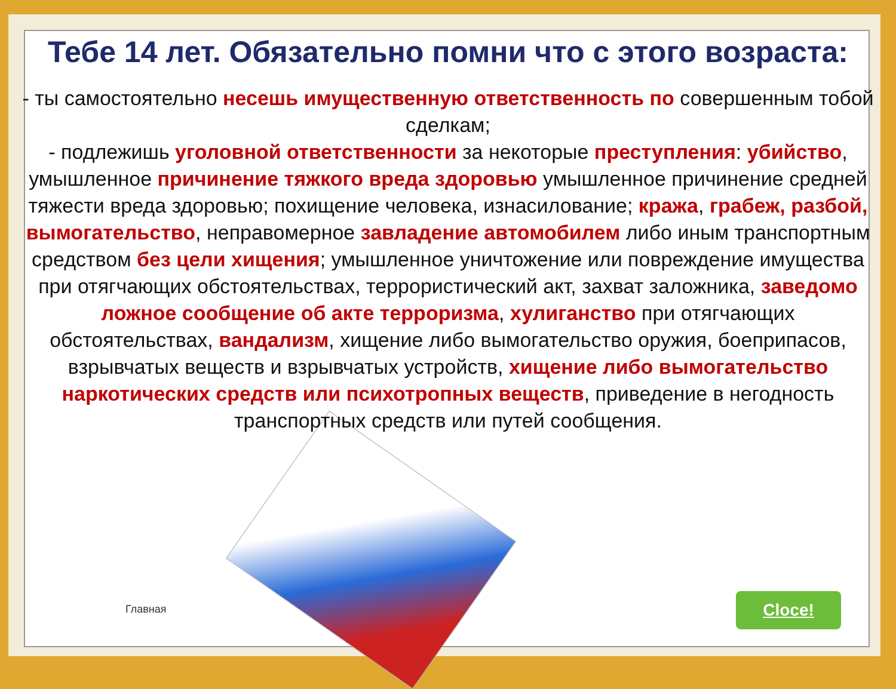Тебе 14 лет. Обязательно помни что с этого возраста:
- ты самостоятельно несешь имущественную ответственность по совершенным тобой сделкам;
- подлежишь уголовной ответственности за некоторые преступления: убийство, умышленное причинение тяжкого вреда здоровью умышленное причинение средней тяжести вреда здоровью; похищение человека, изнасилование; кража, грабеж, разбой, вымогательство, неправомерное завладение автомобилем либо иным транспортным средством без цели хищения; умышленное уничтожение или повреждение имущества при отягчающих обстоятельствах, террористический акт, захват заложника, заведомо ложное сообщение об акте терроризма, хулиганство при отягчающих обстоятельствах, вандализм, хищение либо вымогательство оружия, боеприпасов, взрывчатых веществ и взрывчатых устройств, хищение либо вымогательство наркотических средств или психотропных веществ, приведение в негодность транспортных средств или путей сообщения.
Главная Cloce!